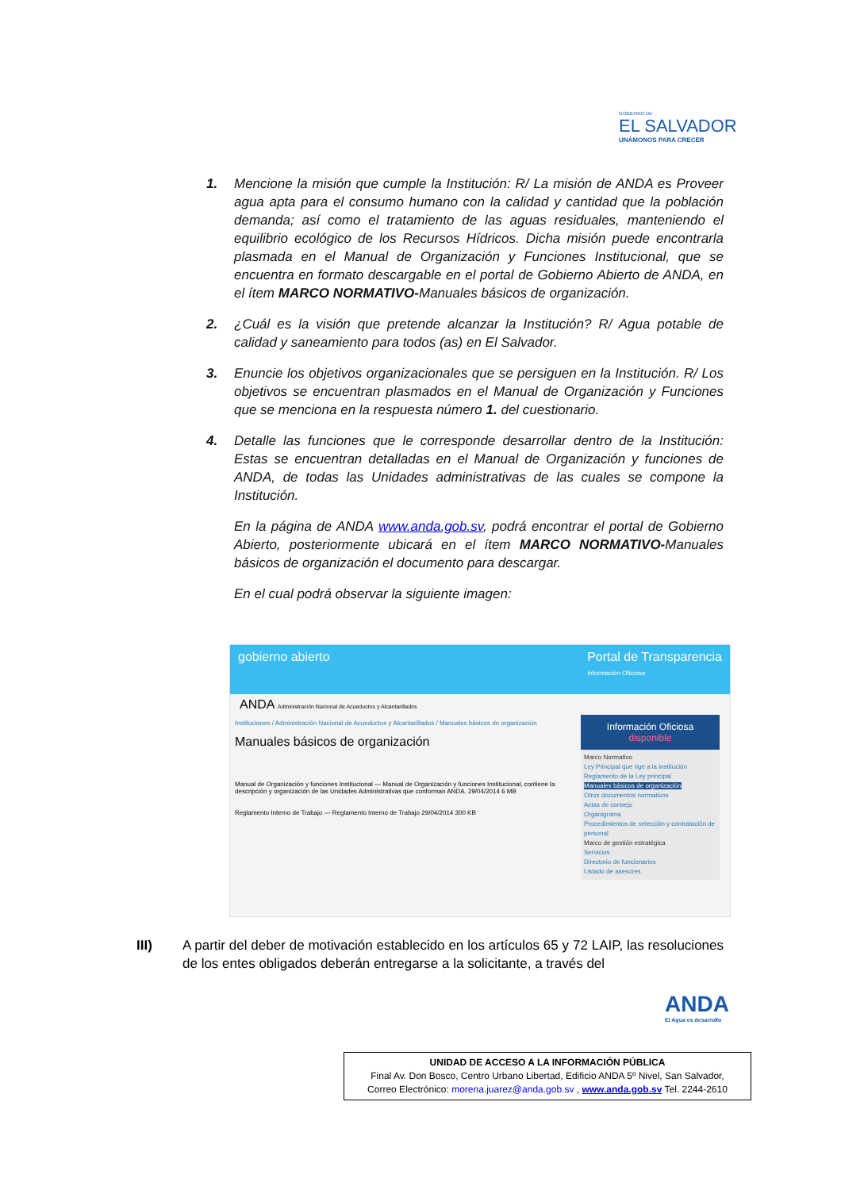GOBIERNO DE
EL SALVADOR
UNÁMONOS PARA CRECER
1.
Mencione la misión que cumple la Institución: R/ La misión de ANDA es Proveer agua apta para el consumo humano con la calidad y cantidad que la población demanda; así como el tratamiento de las aguas residuales, manteniendo el equilibrio ecológico de los Recursos Hídricos. Dicha misión puede encontrarla plasmada en el Manual de Organización y Funciones Institucional, que se encuentra en formato descargable en el portal de Gobierno Abierto de ANDA, en el ítem MARCO NORMATIVO-Manuales básicos de organización.
2.
¿Cuál es la visión que pretende alcanzar la Institución? R/ Agua potable de calidad y saneamiento para todos (as) en El Salvador.
3.
Enuncie los objetivos organizacionales que se persiguen en la Institución. R/ Los objetivos se encuentran plasmados en el Manual de Organización y Funciones que se menciona en la respuesta número 1. del cuestionario.
4.
Detalle las funciones que le corresponde desarrollar dentro de la Institución: Estas se encuentran detalladas en el Manual de Organización y funciones de ANDA, de todas las Unidades administrativas de las cuales se compone la Institución.
En la página de ANDA www.anda.gob.sv, podrá encontrar el portal de Gobierno Abierto, posteriormente ubicará en el ítem MARCO NORMATIVO-Manuales básicos de organización el documento para descargar.
En el cual podrá observar la siguiente imagen:
gobierno abierto Portal de Transparencia
Información Oficiosa
ANDA Administración Nacional de Acueductos y Alcantarillados
Instituciones / Administración Nacional de Acueductos y Alcantarillados / Manuales básicos de organización
Manuales básicos de organización
Manual de Organización y funciones Institucional — Manual de Organización y funciones Institucional, contiene la descripción y organización de las Unidades Administrativas que conforman ANDA. 29/04/2014 6 MB
Reglamento Interno de Trabajo — Reglamento Interno de Trabajo 29/04/2014 300 KB
Información Oficiosa disponible
Marco Normativo
Ley Principal que rige a la institución
Reglamento de la Ley principal
Manuales básicos de organización
Otros documentos normativos
Actas de consejo
Organigrama
Procedimientos de selección y contratación de personal
Marco de gestión estratégica
Servicios
Directorio de funcionarios
Listado de asesores
III)
A partir del deber de motivación establecido en los artículos 65 y 72 LAIP, las resoluciones de los entes obligados deberán entregarse a la solicitante, a través del
ANDA
El Agua es desarrollo
UNIDAD DE ACCESO A LA INFORMACIÓN PÚBLICA
Final Av. Don Bosco, Centro Urbano Libertad, Edificio ANDA 5º Nivel, San Salvador,
Correo Electrónico: morena.juarez@anda.gob.sv , www.anda.gob.sv Tel. 2244-2610